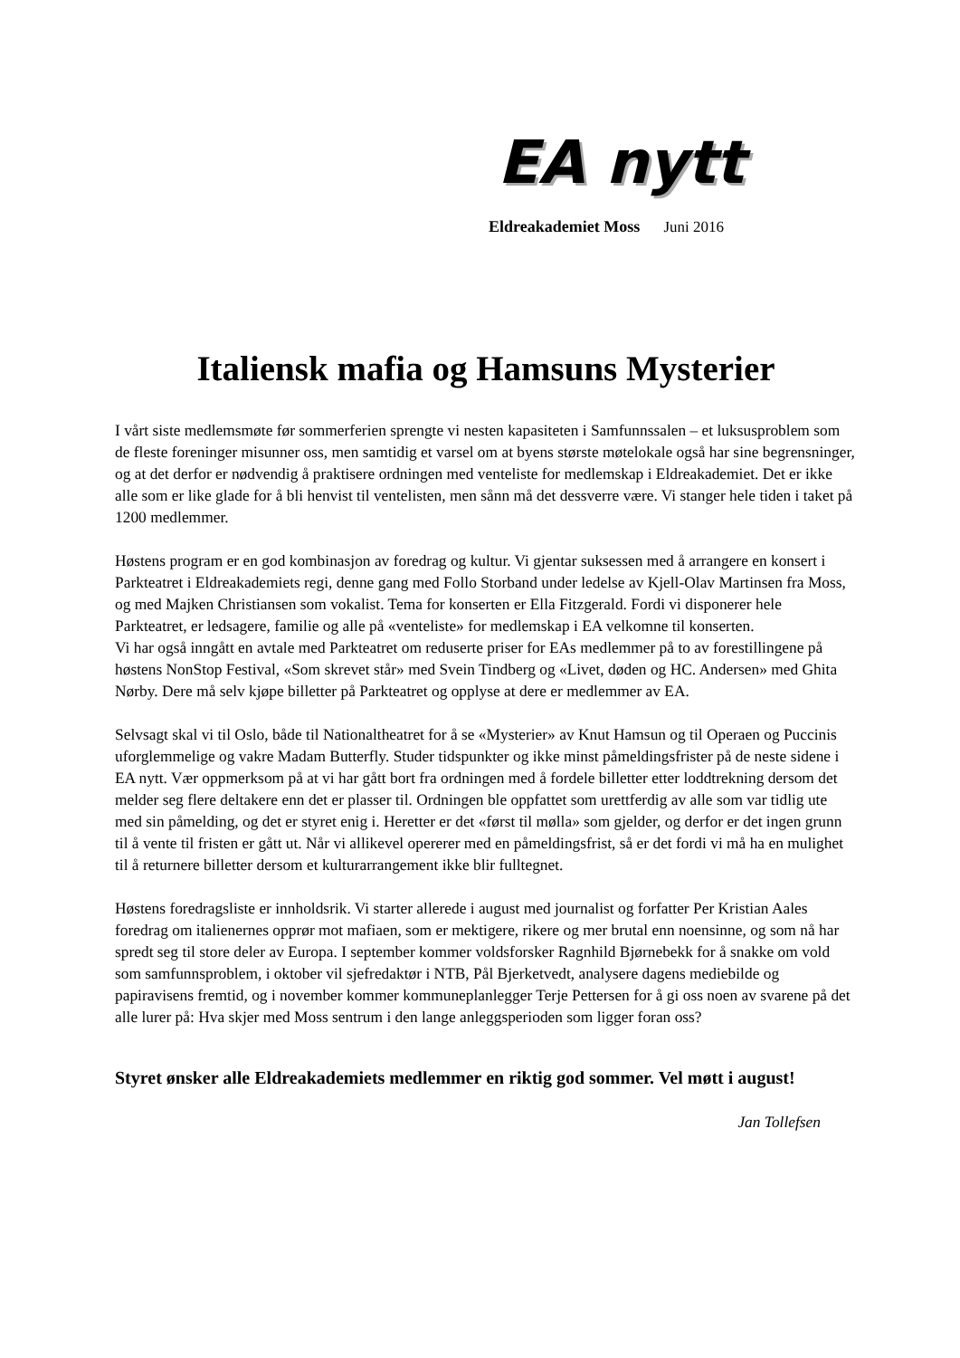EA nytt
Eldreakademiet Moss Juni 2016
Italiensk mafia og Hamsuns Mysterier
I vårt siste medlemsmøte før sommerferien sprengte vi nesten kapasiteten i Samfunnssalen – et luksusproblem som de fleste foreninger misunner oss, men samtidig et varsel om at byens største møtelokale også har sine begrensninger, og at det derfor er nødvendig å praktisere ordningen med venteliste for medlemskap i Eldreakademiet. Det er ikke alle som er like glade for å bli henvist til ventelisten, men sånn må det dessverre være. Vi stanger hele tiden i taket på 1200 medlemmer.
Høstens program er en god kombinasjon av foredrag og kultur. Vi gjentar suksessen med å arrangere en konsert i Parkteatret i Eldreakademiets regi, denne gang med Follo Storband under ledelse av Kjell-Olav Martinsen fra Moss, og med Majken Christiansen som vokalist. Tema for konserten er Ella Fitzgerald. Fordi vi disponerer hele Parkteatret, er ledsagere, familie og alle på «venteliste» for medlemskap i EA velkomne til konserten.
Vi har også inngått en avtale med Parkteatret om reduserte priser for EAs medlemmer på to av forestillingene på høstens NonStop Festival, «Som skrevet står» med Svein Tindberg og «Livet, døden og HC. Andersen» med Ghita Nørby. Dere må selv kjøpe billetter på Parkteatret og opplyse at dere er medlemmer av EA.
Selvsagt skal vi til Oslo, både til Nationaltheatret for å se «Mysterier» av Knut Hamsun og til Operaen og Puccinis uforglemmelige og vakre Madam Butterfly. Studer tidspunkter og ikke minst påmeldingsfrister på de neste sidene i EA nytt. Vær oppmerksom på at vi har gått bort fra ordningen med å fordele billetter etter loddtrekning dersom det melder seg flere deltakere enn det er plasser til. Ordningen ble oppfattet som urettferdig av alle som var tidlig ute med sin påmelding, og det er styret enig i. Heretter er det «først til mølla» som gjelder, og derfor er det ingen grunn til å vente til fristen er gått ut. Når vi allikevel opererer med en påmeldingsfrist, så er det fordi vi må ha en mulighet til å returnere billetter dersom et kulturarrangement ikke blir fulltegnet.
Høstens foredragsliste er innholdsrik. Vi starter allerede i august med journalist og forfatter Per Kristian Aales foredrag om italienernes opprør mot mafiaen, som er mektigere, rikere og mer brutal enn noensinne, og som nå har spredt seg til store deler av Europa. I september kommer voldsforsker Ragnhild Bjørnebekk for å snakke om vold som samfunnsproblem, i oktober vil sjefredaktør i NTB, Pål Bjerketvedt, analysere dagens mediebilde og papiravisens fremtid, og i november kommer kommuneplanlegger Terje Pettersen for å gi oss noen av svarene på det alle lurer på: Hva skjer med Moss sentrum i den lange anleggsperioden som ligger foran oss?
Styret ønsker alle Eldreakademiets medlemmer en riktig god sommer. Vel møtt i august!
Jan Tollefsen